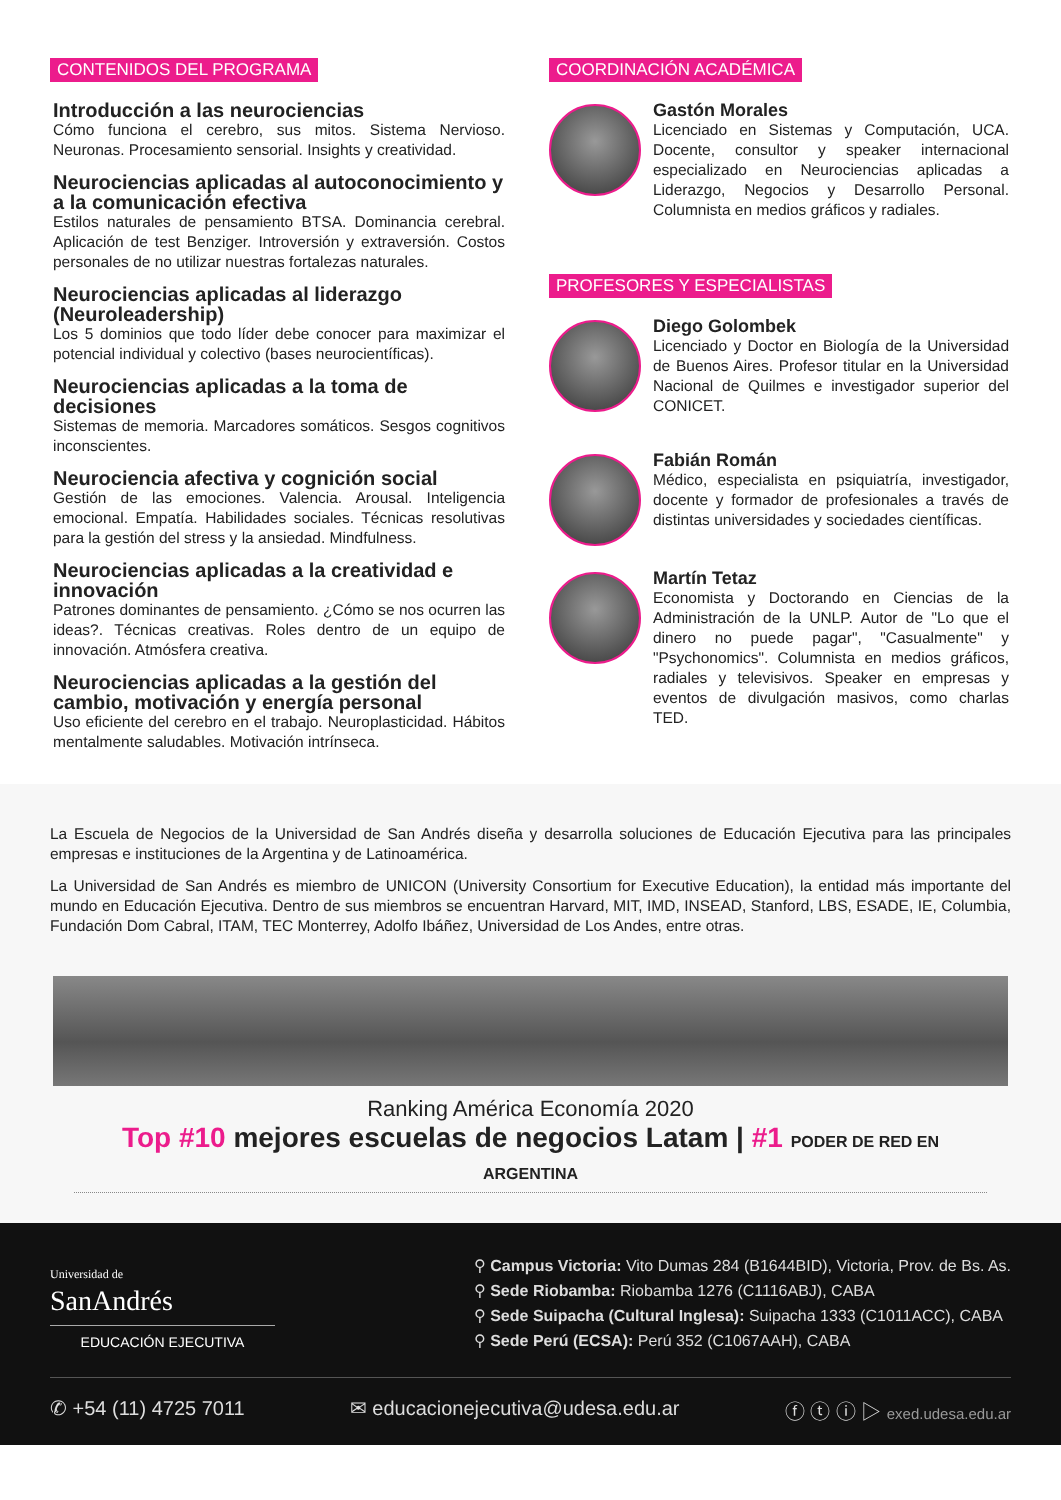CONTENIDOS DEL PROGRAMA
Introducción a las neurociencias
Cómo funciona el cerebro, sus mitos. Sistema Nervioso. Neuronas. Procesamiento sensorial. Insights y creatividad.
Neurociencias aplicadas al autoconocimiento y a la comunicación efectiva
Estilos naturales de pensamiento BTSA. Dominancia cerebral. Aplicación de test Benziger. Introversión y extraversión. Costos personales de no utilizar nuestras fortalezas naturales.
Neurociencias aplicadas al liderazgo (Neuroleadership)
Los 5 dominios que todo líder debe conocer para maximizar el potencial individual y colectivo (bases neurocientíficas).
Neurociencias aplicadas a la toma de decisiones
Sistemas de memoria. Marcadores somáticos. Sesgos cognitivos inconscientes.
Neurociencia afectiva y cognición social
Gestión de las emociones. Valencia. Arousal. Inteligencia emocional. Empatía. Habilidades sociales. Técnicas resolutivas para la gestión del stress y la ansiedad. Mindfulness.
Neurociencias aplicadas a la creatividad e innovación
Patrones dominantes de pensamiento. ¿Cómo se nos ocurren las ideas?. Técnicas creativas. Roles dentro de un equipo de innovación. Atmósfera creativa.
Neurociencias aplicadas a la gestión del cambio, motivación y energía personal
Uso eficiente del cerebro en el trabajo. Neuroplasticidad. Hábitos mentalmente saludables. Motivación intrínseca.
COORDINACIÓN ACADÉMICA
Gastón Morales
Licenciado en Sistemas y Computación, UCA. Docente, consultor y speaker internacional especializado en Neurociencias aplicadas a Liderazgo, Negocios y Desarrollo Personal. Columnista en medios gráficos y radiales.
PROFESORES Y ESPECIALISTAS
Diego Golombek
Licenciado y Doctor en Biología de la Universidad de Buenos Aires. Profesor titular en la Universidad Nacional de Quilmes e investigador superior del CONICET.
Fabián Román
Médico, especialista en psiquiatría, investigador, docente y formador de profesionales a través de distintas universidades y sociedades científicas.
Martín Tetaz
Economista y Doctorando en Ciencias de la Administración de la UNLP. Autor de "Lo que el dinero no puede pagar", "Casualmente" y "Psychonomics". Columnista en medios gráficos, radiales y televisivos. Speaker en empresas y eventos de divulgación masivos, como charlas TED.
La Escuela de Negocios de la Universidad de San Andrés diseña y desarrolla soluciones de Educación Ejecutiva para las principales empresas e instituciones de la Argentina y de Latinoamérica.
La Universidad de San Andrés es miembro de UNICON (University Consortium for Executive Education), la entidad más importante del mundo en Educación Ejecutiva. Dentro de sus miembros se encuentran Harvard, MIT, IMD, INSEAD, Stanford, LBS, ESADE, IE, Columbia, Fundación Dom Cabral, ITAM, TEC Monterrey, Adolfo Ibáñez, Universidad de Los Andes, entre otras.
Ranking América Economía 2020
Top #10 mejores escuelas de negocios Latam | #1 PODER DE RED EN ARGENTINA
Universidad de
SanAndrés
EDUCACIÓN EJECUTIVA
⚲ Campus Victoria: Vito Dumas 284 (B1644BID), Victoria, Prov. de Bs. As.
⚲ Sede Riobamba: Riobamba 1276 (C1116ABJ), CABA
⚲ Sede Suipacha (Cultural Inglesa): Suipacha 1333 (C1011ACC), CABA
⚲ Sede Perú (ECSA): Perú 352 (C1067AAH), CABA
✆ +54 (11) 4725 7011 ✉ educacionejecutiva@udesa.edu.ar ⓕ ⓣ ⓘ ▷ exed.udesa.edu.ar